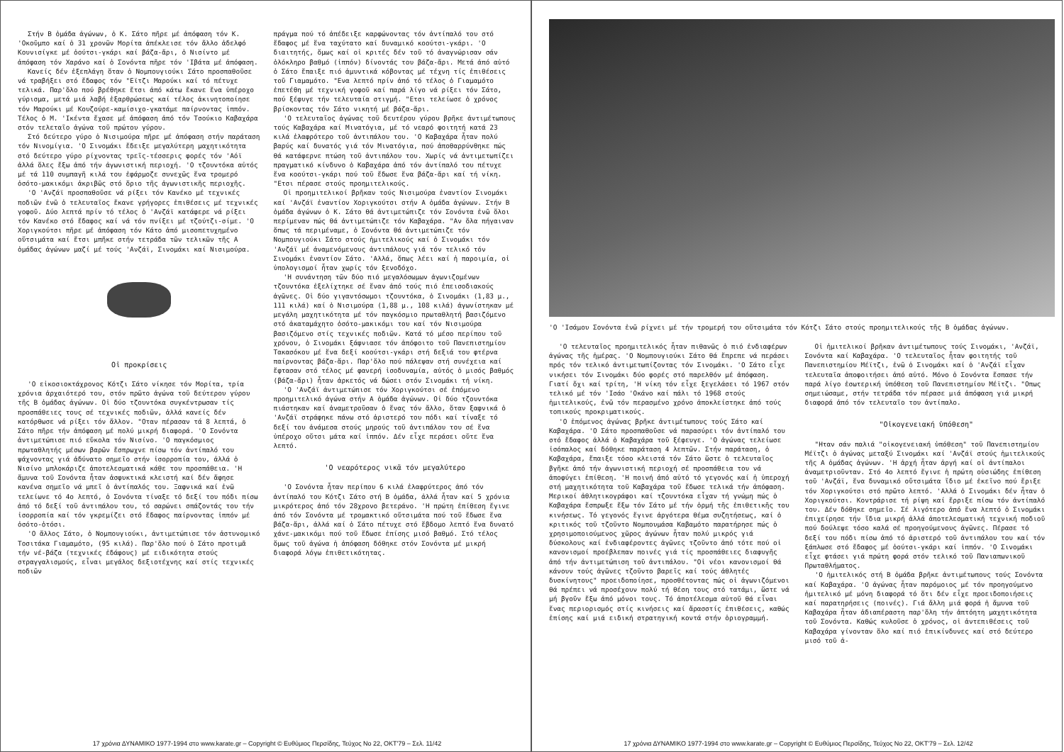Στήν Β ὁμάδα ἀγώνων, ὁ Κ. Σάτο πῆρε μέ ἀπόφαση τόν Κ. 'Οκοῦμπο καί ὁ 31 χρονῶν Μορίτα ἀπέκλεισε τόν ἄλλο ἀδελφό Κουνισίγκε μέ ὀούτσι-γκάρι καί βάζα-ἄρι, ὁ Νισίντο μέ ἀπόφαση τόν Χαράνο καί ὁ Σονόντα πῆρε τόν 'Ιβάτα μέ ἀπόφαση.
Κανείς δέν ἐξεπλάγη ὅταν ὁ Νομπουγιούκι Σάτο προσπαθοῦσε νά τραβήξει στό ἔδαφος τόν "Εϊτζι Μαρούκι καί τό πέτυχε τελικά. Παρ'ὅλο πού βρέθηκε ἔτσι ἀπό κάτω ἔκανε ἕνα ὑπέροχο γύρισμα, μετά μιά λαβή ἐξαρθρώσεως καί τέλος ἀκινητοποίησε τόν Μαρούκι μέ Κουζούρε-καμίσιχο-γκατάμε παίρνοντας ἰππόν. Τέλος ὁ Μ. 'Ικέντα ἔχασε μέ ἀπόφαση ἀπό τόν Τσούκιο Καβαχάρα στόν τελεταῖο ἀγώνα τοῦ πρώτου γύρου.
Στό δεύτερο γύρο ὁ Νισιμούρα πῆρε μέ ἀπόφαση στήν παράταση τόν Νινομίγια. 'Ο Σινομάκι ἔδειξε μεγαλύτερη μαχητικότητα στό δεύτερο γύρο ρίχνοντας τρεῖς-τέσσερις φορές τόν 'Αόϊ ἀλλά ὅλες ἔξω ἀπό τήν ἀγωνιστική περιοχή. 'Ο τζουντόκα αὐτός μέ τά 110 συμπαγῆ κιλά του ἐφάρμοζε συνεχῶς ἕνα τρομερό ὀσότο-μακικόμι ἀκριβῶς στό ὅριο τῆς ἀγωνιστικῆς περιοχῆς.
'Ο 'Ανζάϊ προσπαθοῦσε νά ρίξει τόν Κανέκο μέ τεχνικές ποδιῶν ἐνῶ ὁ τελευταῖος ἔκανε γρήγορες ἐπιθέσεις μέ τεχνικές γοφοῦ. Δύο λεπτά πρίν τό τέλος ὁ 'Ανζάϊ κατάφερε νά ρίξει τόν Κανέκο στό ἔδαφος καί νά τόν πνίξει μέ τζούτζι-σίμε. 'Ο Χοριγκούτσι πῆρε μέ ἀπόφαση τόν Κάτο ἀπό μισοπετυχημένο οὔτσιμάτα καί ἔτσι μπῆκε στήν τετράδα τῶν τελικῶν τῆς Α ὁμάδας ἀγώνων μαζί μέ τούς 'Ανζάϊ, Σινομάκι καί Νισιμούρα.
Οἱ προκρίσεις
'Ο εἰκοσιοκτάχρονος Κότζι Σάτο νίκησε τόν Μορίτα, τρία χρόνια ἀρχαιότερό του, στόν πρῶτο ἀγώνα τοῦ δεύτερου γύρου τῆς Β ὁμάδας ἀγώνων. Οἱ δύο τζουντόκα συγκέντρωσαν τίς προσπάθειες τους σέ τεχνικές ποδιῶν, ἀλλά κανείς δέν κατόρθωσε νά ρίξει τόν ἄλλον. "Οταν πέρασαν τά 8 λεπτά, ὁ Σάτο πῆρε τήν ἀπόφαση μέ πολύ μικρή διαφορά. 'Ο Σονόντα ἀντιμετώπισε πιό εὔκολα τόν Νισίνο. 'Ο παγκόσμιος πρωταθλητής μέσων βαρῶν ἔσπρωχνε πίσω τόν ἀντίπαλό του ψάχνοντας γιά ἀδύνατο σημεῖο στήν ἰσορροπία του, ἀλλά ὁ Νισίνο μπλοκάριζε ἀποτελεσματικά κάθε του προσπάθεια. 'Η ἄμυνα τοῦ Σονόντα ἦταν ἀσφυκτικά κλειστή καί δέν ἄφησε κανένα σημεῖο νά μπεῖ ὁ ἀντίπαλός του. Ξαφνικά καί ἐνῶ τελείωνε τό 4ο λεπτό, ὁ Σονόντα τίναξε τό δεξί του πόδι πίσω ἀπό τό δεξί τοῦ ἀντιπάλου του, τό σαρώνει σπάζοντάς του τήν ἰσορροπία καί τόν γκρεμίζει στό ἔδαφος παίρνοντας ἰππόν μέ ὀσότο-ὀτόσι.
'Ο ἄλλος Σάτο, ὁ Νομπουγιούκι, ἀντιμετώπισε τόν ἀστυνομικό Τοσιτάκα Γιαμαμότο, (95 κιλά). Παρ'ὅλο πού ὁ Σάτο προτιμᾶ τήν νέ-βάζα (τεχνικές ἐδάφους) μέ ειδικότητα στούς στραγγαλισμούς, εἶναι μεγάλος δεξιοτέχνης καί στίς τεχνικές ποδιῶν
πράγμα πού τό ἀπέδειξε καρφώνοντας τόν ἀντίπαλό του στό ἔδαφος μέ ἕνα ταχύτατο καί δυναμικό κοούτσι-γκάρι. 'Ο διαιτητής, ὅμως καί οἱ κριτές δέν τοῦ τό ἀναγνώρισαν σάν ὁλόκληρο βαθμό (ἰππόν) δίνοντάς του βάζα-ἄρι. Μετά ἀπό αὐτό ὁ Σάτο ἔπαιξε πιό ἀμυντικά κόβοντας μέ τέχνη τίς ἐπιθέσεις τοῦ Γιαμαμότο. "Ενα λεπτό πρίν ἀπό τό τέλος ὁ Γιαμαμότο ἐπετέθη μέ τεχνική γοφοῦ καί παρά λίγο νά ρίξει τόν Σάτο, πού ξέφυγε τήν τελευταία στιγμή. "Ετσι τελείωσε ὁ χρόνος βρίσκοντας τόν Σάτο νικητή μέ βάζα-ἄρι.
'Ο τελευταῖος ἀγώνας τοῦ δευτέρου γύρου βρῆκε ἀντιμέτωπους τούς Καβαχάρα καί Μινατόγια, μέ τό νεαρό φοιτητή κατά 23 κιλά ἐλαφρότερο τοῦ ἀντιπάλου του. 'Ο Καβαχάρα ἦταν πολύ βαρύς καί δυνατός γιά τόν Μινατόγια, πού ἀποθαρρύνθηκε πώς θά κατάφερνε πτώση τοῦ ἀντιπάλου του. Χωρίς νά ἀντιμετωπίζει πραγματικό κίνδυνο ὁ Καβαχάρα ἀπό τόν ἀντίπαλό του πέτυχε ἕνα κοούτσι-γκάρι πού τοῦ ἔδωσε ἕνα βάζα-ἄρι καί τή νίκη. "Ετσι πέρασε στούς προημιτελικούς.
Οἱ προημιτελικοί βρῆκαν τούς Νισιμούρα ἐναντίον Σινομάκι καί 'Ανζάϊ ἐναντίον Χοριγκούτσι στήν Α ὁμάδα ἀγώνων. Στήν Β ὁμάδα ἀγώνων ὁ Κ. Σάτο θά ἀντιμετώπιζε τόν Σονόντα ἐνῶ ὅλοι περίμεναν πώς θά ἀντιμετώπιζε τόν Καβαχάρα. "Αν ὅλα πήγαιναν ὅπως τά περιμέναμε, ὁ Σονόντα θά ἀντιμετώπιζε τόν Νομπουγιούκι Σάτο στούς ἡμιτελικούς καί ὁ Σινομάκι τόν 'Ανζάϊ μέ ἀναμενόμενους ἀντιπάλους γιά τόν τελικό τόν Σινομάκι ἐναντίον Σάτο. 'Αλλά, ὅπως λέει καί ἡ παροιμία, οἱ ὑπολογισμοί ἦταν χωρίς τόν ξενοδόχο.
'Η συνάντηση τῶν δύο πιό μεγαλόσωμων ἀγωνιζομένων τζουντόκα ἐξελίχτηκε σέ ἕναν ἀπό τούς πιό ἐπεισοδιακούς ἀγῶνες. Οἱ δύο γιγαντόσωμοι τζουντόκα, ὁ Σινομάκι (1,83 μ., 111 κιλά) καί ὁ Νισιμούρα (1,88 μ., 108 κιλά) ἀγωνίστηκαν μέ μεγάλη μαχητικότητα μέ τόν παγκόσμιο πρωταθλητή βασιζόμενο στό ἀκαταμάχητο ὀσότο-μακικόμι του καί τόν Νισιμούρα βασιζόμενο στίς τεχνικές ποδιῶν. Κατά τό μέσο περίπου τοῦ χρόνου, ὁ Σινομάκι ξάφνιασε τόν ἀπόφοιτο τοῦ Πανεπιστημίου Τακασόκου μέ ἕνα δεξί κοούτσι-γκάρι στή δεξιά του φτέρνα παίρνοντας βάζα-ἄρι. Παρ'ὅλο πού πάλεψαν στή συνέχεια καί ἔφτασαν στό τέλος μέ φανερή ἰσοδυναμία, αὐτός ὁ μισός βαθμός (βάζα-ἄρι) ἦταν ἀρκετός νά δώσει στόν Σινομάκι τή νίκη.
'Ο 'Ανζάϊ ἀντιμετώπισε τόν Χοριγκούτσι σέ ἑπόμενο προημιτελικό ἀγώνα στήν Α ὁμάδα ἀγώνων. Οἱ δύο τζουντόκα πιάστηκαν καί ἀναμετροῦσαν ὁ ἕνας τόν ἄλλο, ὅταν ξαφνικά ὁ 'Ανζάϊ στράφηκε πάνω στό ἀριστερό του πόδι καί τίναξε τό δεξί του ἀνάμεσα στούς μηρούς τοῦ ἀντιπάλου του σέ ἕνα ὑπέροχο οὔτσι μάτα καί ἰππόν. Δέν εἶχε περάσει οὔτε ἕνα λεπτό.
'Ο νεαρότερος νικᾶ τόν μεγαλύτερο
'Ο Σονόντα ἦταν περίπου 6 κιλά ἐλαφρύτερος ἀπό τόν ἀντίπαλό του Κότζι Σάτο στή Β ὁμάδα, ἀλλά ἦταν καί 5 χρόνια μικρότερος ἀπό τόν 28χρονο βετεράνο. 'Η πρώτη ἐπίθεση ἔγινε ἀπό τόν Σονόντα μέ τρομακτικό οὔτσιμάτα πού τοῦ ἔδωσε ἕνα βάζα-ἄρι, ἀλλά καί ὁ Σάτο πέτυχε στό ἕβδομο λεπτό ἕνα δυνατό χάνε-μακικόμι πού τοῦ ἔδωσε ἐπίσης μισό βαθμό. Στό τέλος ὅμως τοῦ ἀγώνα ἡ ἀπόφαση δόθηκε στόν Σονόντα μέ μικρή διαφορά λόγω ἐπιθετικότητας.
17 χρόνια ΔΥΝΑΜΙΚΟ 1977-1994 στο www.karate.gr – Copyright © Ευθύμιος Περσίδης, Τεύχος No 22, ΟΚΤ'79 – Σελ. 11/42
'Ο 'Ισάμου Σονόντα ἐνῶ ρίχνει μέ τήν τρομερή του οὔτσιμάτα τόν Κότζι Σάτο στούς προημιτελικούς τῆς Β ὁμάδας ἀγώνων.
'Ο τελευταῖος προημιτελικός ἦταν πιθανῶς ὁ πιό ἐνδιαφέρων ἀγώνας τῆς ἡμέρας. 'Ο Νομπουγιούκι Σάτο θά ἔπρεπε νά περάσει πρός τόν τελικό ἀντιμετωπίζοντας τόν Σινομάκι. 'Ο Σάτο εἶχε νικήσει τόν Σινομάκι δύο φορές στό παρελθόν μέ ἀπόφαση. Γιατί ὄχι καί τρίτη, 'Η νίκη τόν εἶχε ξεγελάσει τό 1967 στόν τελικό μέ τόν 'Ισάο 'Οκάνο καί πάλι τό 1968 στούς ἡμιτελικούς, ἐνῶ τόν περασμένο χρόνο ἀποκλείστηκε ἀπό τούς τοπικούς προκριματικούς.
'Ο ἑπόμενος ἀγώνας βρῆκε ἀντιμέτωπους τούς Σάτο καί Καβαχάρα. 'Ο Σάτο προσπαθοῦσε νά παρασύρει τόν ἀντίπαλό του στό ἔδαφος ἀλλά ὁ Καβαχάρα τοῦ ξέφευγε. 'Ο ἀγώνας τελείωσε ἰσόπαλος καί δόθηκε παράταση 4 λεπτῶν. Στήν παράταση, ὁ Καβαχάρα, ἔπαιξε τόσο κλειστά τόν Σάτο ὥστε ὁ τελευταῖος βγῆκε ἀπό τήν ἀγωνιστική περιοχή σέ προσπάθεια του νά ἀποφύγει ἐπίθεση. 'Η ποινή ἀπό αὐτό τό γεγονός καί ἡ ὑπεροχή στή μαχητικότητα τοῦ Καβαχάρα τοῦ ἔδωσε τελικά τήν ἀπόφαση. Μερικοί ἀθλητικογράφοι καί τζουντόκα εἶχαν τή γνώμη πώς ὁ Καβαχάρα ἔσπρωξε ἔξω τόν Σάτο μέ τήν ὁρμή τῆς ἐπιθετικῆς του κινήσεως. Τό γεγονός ἔγινε ἀργότερα θέμα συζητήσεως, καί ὁ κριτικός τοῦ τζοῦντο Νομπουμάσα Καβαμότο παρατήρησε πώς ὁ χρησιμοποιούμενος χῶρος ἀγώνων ἦταν πολύ μικρός γιά δύσκολους καί ἐνδιαφέροντες ἀγῶνες τζοῦντο ἀπό τότε πού οἱ κανονισμοί προέβλεπαν ποινές γιά τίς προσπάθειες διαφυγῆς ἀπό τήν ἀντιμετώπιση τοῦ ἀντιπάλου. "Οἱ νέοι κανονισμοί θά κάνουν τούς ἀγῶνες τζοῦντο βαρεῖς καί τούς ἀθλητές δυσκίνητους" προειδοποίησε, προσθέτοντας πώς οἱ ἀγωνιζόμενοι θά πρέπει νά προσέχουν πολύ τή θέση τους στό τατάμι, ὥστε νά μή βγοῦν ἔξω ἀπό μόνοι τους. Τό ἀποτέλεσμα αὐτοῦ θά εἶναι ἕνας περιορισμός στίς κινήσεις καί ἄρασστίς ἐπιθέσεις, καθώς ἐπίσης καί μιά ειδική στρατηγική κοντά στήν ὁριογραμμή.
Οἱ ἡμιτελικοί βρῆκαν ἀντιμέτωπους τούς Σινομάκι, 'Ανζάϊ, Σονόντα καί Καβαχάρα. 'Ο τελευταῖος ἦταν φοιτητής τοῦ Πανεπιστημίου Μέϊτζι, ἐνῶ ὁ Σινομάκι καί ὁ 'Ανζάϊ εἶχαν τελευταῖα ἀποφοιτήσει ἀπό αὐτό. Μόνο ὁ Σονόντα ἔσπασε τήν παρά λίγο ἐσωτερική ὑπόθεση τοῦ Πανεπιστημίου Μέϊτζι. "Οπως σημειώσαμε, στήν τετράδα τόν πέρασε μιά ἀπόφαση γιά μικρή διαφορά ἀπό τόν τελευταῖο του ἀντίπαλο.
"Οἰκογενειακή ὑπόθεση"
"Ηταν σάν παλιά "οἰκογενειακή ὑπόθεση" τοῦ Πανεπιστημίου Μέϊτζι ὁ ἀγώνας μεταξύ Σινομάκι καί 'Ανζάϊ στούς ἡμιτελικούς τῆς Α ὁμάδας ἀγώνων. 'Η ἀρχή ἦταν ἀργή καί οἱ ἀντίπαλοι ἀναμετριοῦνταν. Στό 4ο λεπτό ἔγινε ἡ πρώτη οὐσιώδης ἐπίθεση τοῦ 'Ανζάϊ, ἕνα δυναμικό οὔτσιμάτα ἴδιο μέ ἐκεῖνο πού ἔριξε τόν Χοριγκούτσι στό πρῶτο λεπτό. 'Αλλά ὁ Σινομάκι δέν ἦταν ὁ Χοριγκούτσι. Κοντράρισε τή ρίψη καί ἔρριξε πίσω τόν ἀντίπαλό του. Δέν δόθηκε σημεῖο. Σέ λιγότερο ἀπό ἕνα λεπτό ὁ Σινομάκι ἐπιχείρησε τήν ἴδια μικρή ἀλλά ἀποτελεσματική τεχνική ποδιοῦ πού δούλεψε τόσο καλά σέ προηγούμενους ἀγῶνες. Πέρασε τό δεξί του πόδι πίσω ἀπό τό ἀριστερό τοῦ ἀντιπάλου του καί τόν ξάπλωσε στό ἔδαφος μέ ὀούτσι-γκάρι καί ἰππόν. 'Ο Σινομάκι εἶχε φτάσει γιά πρώτη φορά στόν τελικό τοῦ Πανιαπωνικοῦ Πρωταθλήματος.
'Ο ἡμιτελικός στή Β ὁμάδα βρῆκε ἀντιμέτωπους τούς Σονόντα καί Καβαχάρα. 'Ο ἀγώνας ἦταν παρόμοιος μέ τόν προηγούμενο ἡμιτελικό μέ μόνη διαφορά τό ὅτι δέν εἶχε προειδοποιήσεις καί παρατηρήσεις (ποινές). Γιά ἄλλη μιά φορά ἡ ἄμυνα τοῦ Καβαχάρα ἦταν ἀδιαπέραστη παρ'ὅλη τήν ἀπτόητη μαχητικότητα τοῦ Σονόντα. Καθώς κυλοῦσε ὁ χρόνος, οἱ ἀντεπιθέσεις τοῦ Καβαχάρα γίνονταν ὅλο καί πιό ἐπικίνδυνες καί στό δεύτερο μισό τοῦ ἀ-
17 χρόνια ΔΥΝΑΜΙΚΟ 1977-1994 στο www.karate.gr – Copyright © Ευθύμιος Περσίδης, Τεύχος No 22, ΟΚΤ'79 – Σελ. 12/42